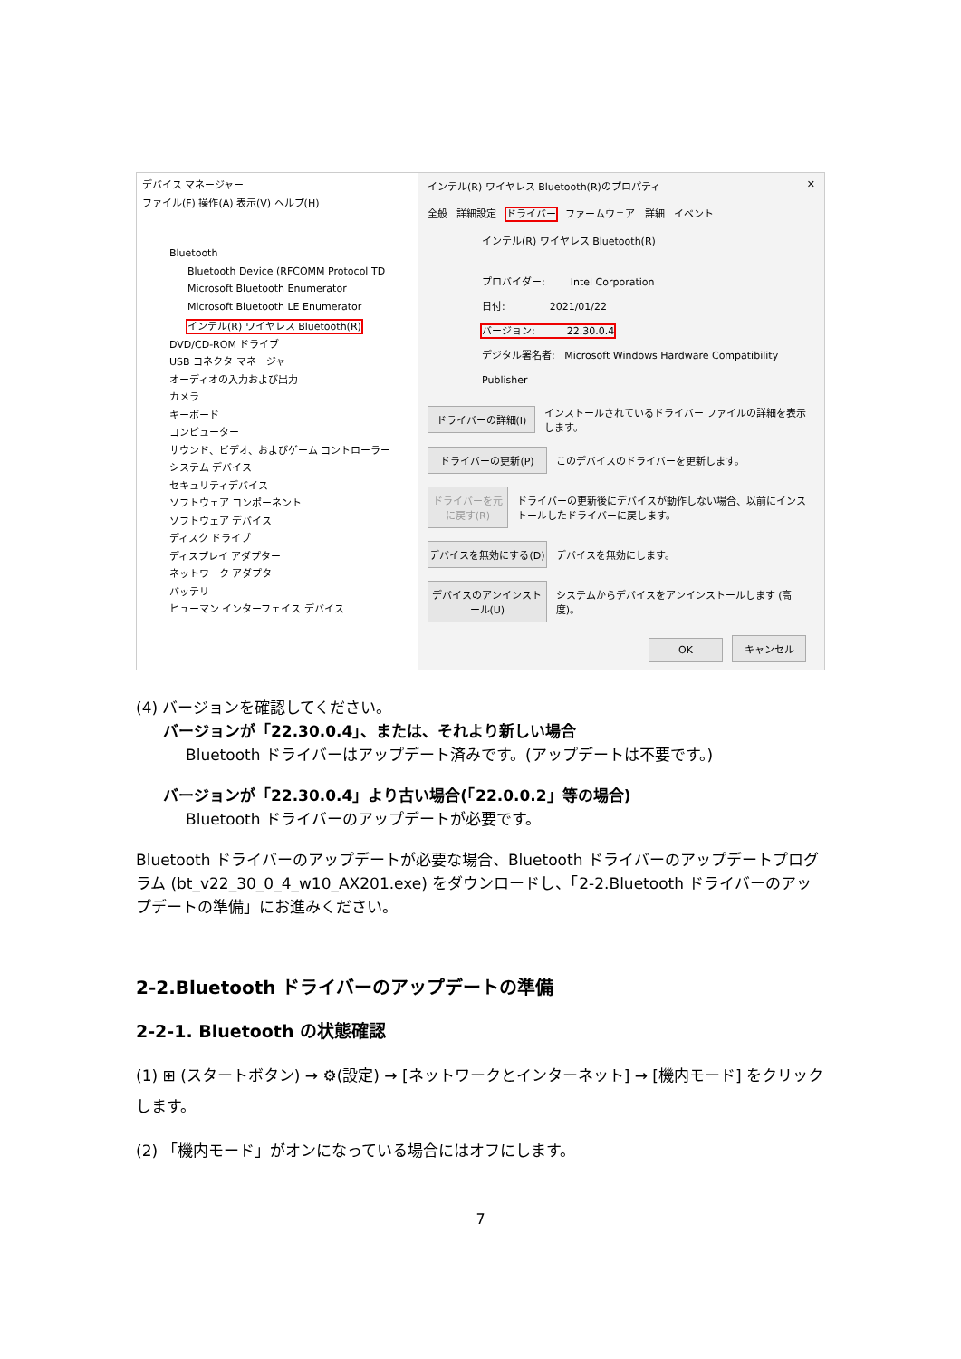デバイス マネージャー
ファイル(F) 操作(A) 表示(V) ヘルプ(H)
Bluetooth
Bluetooth Device (RFCOMM Protocol TD
Microsoft Bluetooth Enumerator
Microsoft Bluetooth LE Enumerator
インテル(R) ワイヤレス Bluetooth(R)
DVD/CD-ROM ドライブ
USB コネクタ マネージャー
オーディオの入力および出力
カメラ
キーボード
コンピューター
サウンド、ビデオ、およびゲーム コントローラー
システム デバイス
セキュリティデバイス
ソフトウェア コンポーネント
ソフトウェア デバイス
ディスク ドライブ
ディスプレイ アダプター
ネットワーク アダプター
バッテリ
ヒューマン インターフェイス デバイス
インテル(R) ワイヤレス Bluetooth(R)のプロパティ ✕
全般 詳細設定 ドライバー ファームウェア 詳細 イベント
インテル(R) ワイヤレス Bluetooth(R)
プロバイダー: Intel Corporation
日付: 2021/01/22
バージョン: 22.30.0.4
デジタル署名者: Microsoft Windows Hardware Compatibility Publisher
ドライバーの詳細(I) インストールされているドライバー ファイルの詳細を表示します。
ドライバーの更新(P) このデバイスのドライバーを更新します。
ドライバーを元に戻す(R) ドライバーの更新後にデバイスが動作しない場合、以前にインストールしたドライバーに戻します。
デバイスを無効にする(D) デバイスを無効にします。
デバイスのアンインストール(U) システムからデバイスをアンインストールします (高度)。
OK キャンセル
(4) バージョンを確認してください。
バージョンが「22.30.0.4」、または、それより新しい場合
Bluetooth ドライバーはアップデート済みです。(アップデートは不要です。)
バージョンが「22.30.0.4」より古い場合(「22.0.0.2」等の場合)
Bluetooth ドライバーのアップデートが必要です。
Bluetooth ドライバーのアップデートが必要な場合、Bluetooth ドライバーのアップデートプログラム (bt_v22_30_0_4_w10_AX201.exe) をダウンロードし、「2-2.Bluetooth ドライバーのアップデートの準備」にお進みください。
2-2.Bluetooth ドライバーのアップデートの準備
2-2-1. Bluetooth の状態確認
(1) ⊞ (スタートボタン) → ⚙(設定) → [ネットワークとインターネット] → [機内モード] をクリックします。
(2) 「機内モード」がオンになっている場合にはオフにします。
7